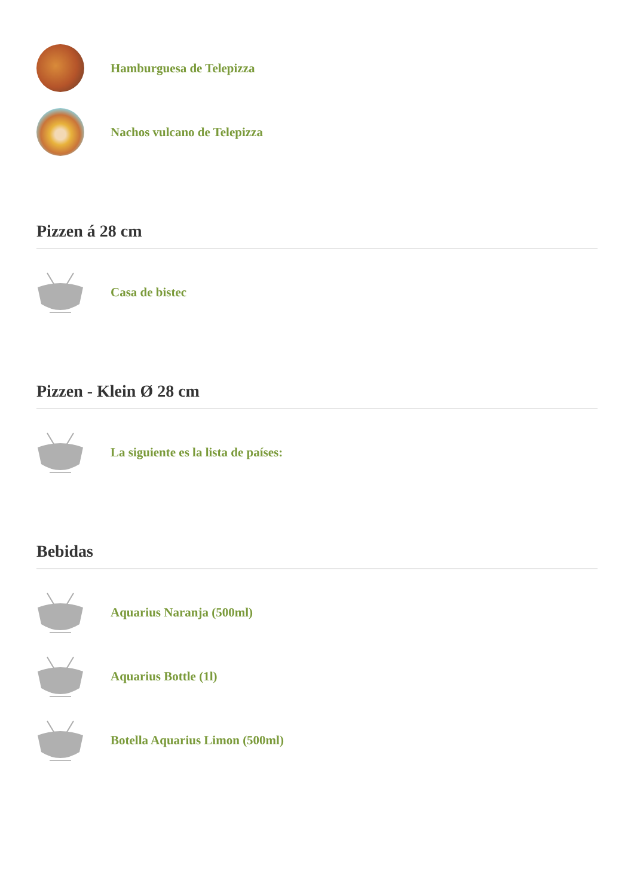Hamburguesa de Telepizza
Nachos vulcano de Telepizza
Pizzen á 28 cm
Casa de bistec
Pizzen - Klein Ø 28 cm
La siguiente es la lista de países:
Bebidas
Aquarius Naranja (500ml)
Aquarius Bottle (1l)
Botella Aquarius Limon (500ml)